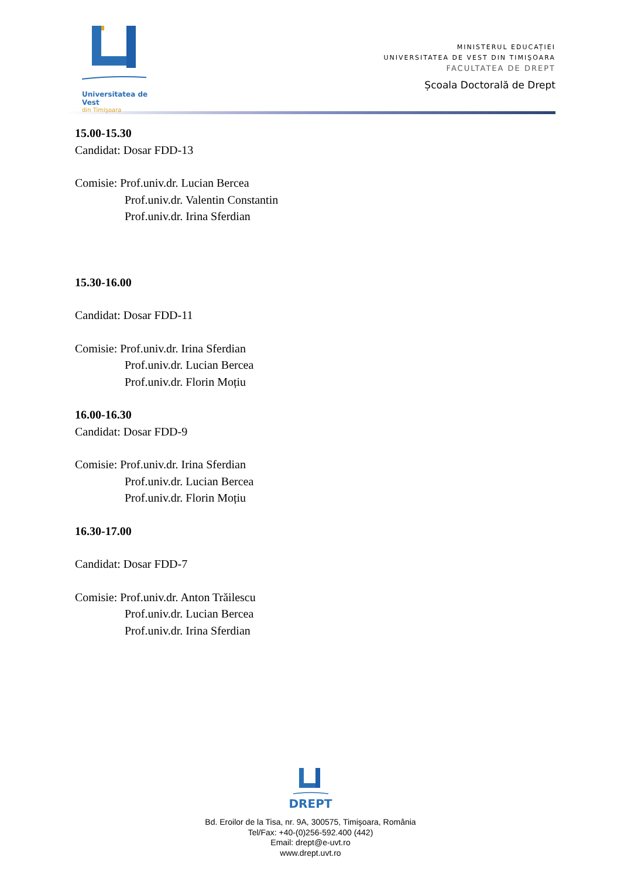Universitatea de Vest
din Timişoara
MINISTERUL EDUCAȚIEI
UNIVERSITATEA DE VEST DIN TIMIŞOARA
FACULTATEA DE DREPT
Școala Doctorală de Drept
15.00-15.30
Candidat: Dosar FDD-13
Comisie: Prof.univ.dr. Lucian Bercea
Prof.univ.dr. Valentin Constantin
Prof.univ.dr. Irina Sferdian
15.30-16.00
Candidat: Dosar FDD-11
Comisie: Prof.univ.dr. Irina Sferdian
Prof.univ.dr. Lucian Bercea
Prof.univ.dr. Florin Moțiu
16.00-16.30
Candidat: Dosar FDD-9
Comisie: Prof.univ.dr. Irina Sferdian
Prof.univ.dr. Lucian Bercea
Prof.univ.dr. Florin Moțiu
16.30-17.00
Candidat: Dosar FDD-7
Comisie: Prof.univ.dr. Anton Trăilescu
Prof.univ.dr. Lucian Bercea
Prof.univ.dr. Irina Sferdian
DREPT
Bd. Eroilor de la Tisa, nr. 9A, 300575, Timişoara, România
Tel/Fax: +40-(0)256-592.400 (442)
Email: drept@e-uvt.ro
www.drept.uvt.ro